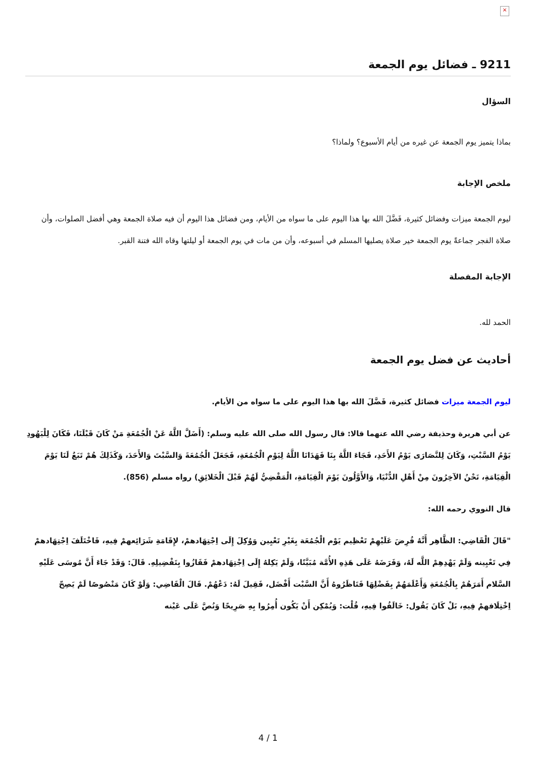×
9211 ـ فضائل يوم الجمعة
السؤال
بماذا يتميز يوم الجمعة عن غيره من أيام الأسبوع؟ ولماذا؟
ملخص الإجابة
ليوم الجمعة ميزات وفضائل كثيرة، فَضَّلَ الله بها هذا اليوم على ما سواه من الأيام، ومن فضائل هذا اليوم أن فيه صلاة الجمعة وهي أفضل الصلوات، وأن صلاة الفجر جماعةً يوم الجمعة خير صلاة يصليها المسلم في أسبوعه، وأن من مات في يوم الجمعة أو ليلتها وقاه الله فتنة القبر.
الإجابة المفصلة
الحمد لله.
أحاديث عن فضل يوم الجمعة
ليوم الجمعة ميزات فضائل كثيرة، فَضَّلَ الله بها هذا اليوم على ما سواه من الأيام.
عن أبي هريرة وحذيفة رضي الله عنهما قالا: قال رسول الله صلى الله عليه وسلم: (أَضَلَّ اللَّهُ عَنْ الْجُمُعَةِ مَنْ كَانَ قَبْلَنَا، فَكَانَ لِلْيَهُودِ يَوْمُ السَّبْتِ، وَكَانَ لِلنَّصَارَى يَوْمُ الأَحَدِ، فَجَاءَ اللَّهُ بِنَا فَهَدَانَا اللَّهُ لِيَوْمِ الْجُمُعَةِ، فَجَعَلَ الْجُمُعَةَ وَالسَّبْتَ وَالأَحَدَ، وَكَذَلِكَ هُمْ تَبَعٌ لَنَا يَوْمَ الْقِيَامَةِ، نَحْنُ الآخِرُونَ مِنْ أَهْلِ الدُّنْيَا، وَالأَوَّلُونَ يَوْمَ الْقِيَامَةِ، الْمَقْضِيُّ لَهُمْ قَبْلَ الْخَلائِقِ) رواه مسلم (856).
قال النووي رحمه الله:
"قَالَ الْقَاضِي: الظَّاهِر أَنَّهُ فُرِضَ عَلَيْهِمْ تَعْظِيم يَوْم الْجُمُعَة بِغَيْرِ تَعْيِين وَوُكِلَ إِلَى اِجْتِهَادهمْ، لإِقَامَةِ شَرَائِعهمْ فِيهِ، فَاخْتَلَفَ اِجْتِهَادهمْ فِي تَعْيِينه وَلَمْ يَهْدِهِمْ اللَّه لَهُ، وَفَرَضَهُ عَلَى هَذِهِ الأُمَّة مُبَيَّنًا، وَلَمْ يَكِلهُ إِلَى اِجْتِهَادهمْ فَفَازُوا بِتَفْضِيلِهِ. قَالَ: وَقَدْ جَاءَ أَنَّ مُوسَى عَلَيْهِ السَّلام أَمَرَهُمْ بِالْجُمُعَةِ وَأَعْلَمَهُمْ بِفَضْلِهَا فَنَاظَرُوهُ أَنَّ السَّبْت أَفْضَل، فَقِيلَ لَهُ: دَعْهُمْ. قَالَ الْقَاضِي: وَلَوْ كَانَ مَنْصُوصًا لَمْ يَصِحّ اِخْتِلَافهمْ فِيهِ، بَلْ كَانَ يَقُول: خَالَفُوا فِيهِ، قُلْت: وَيُمْكِن أَنْ يَكُون أُمِرُوا بِهِ صَرِيحًا وَنُصَّ عَلَى عَيْنه
4 / 1